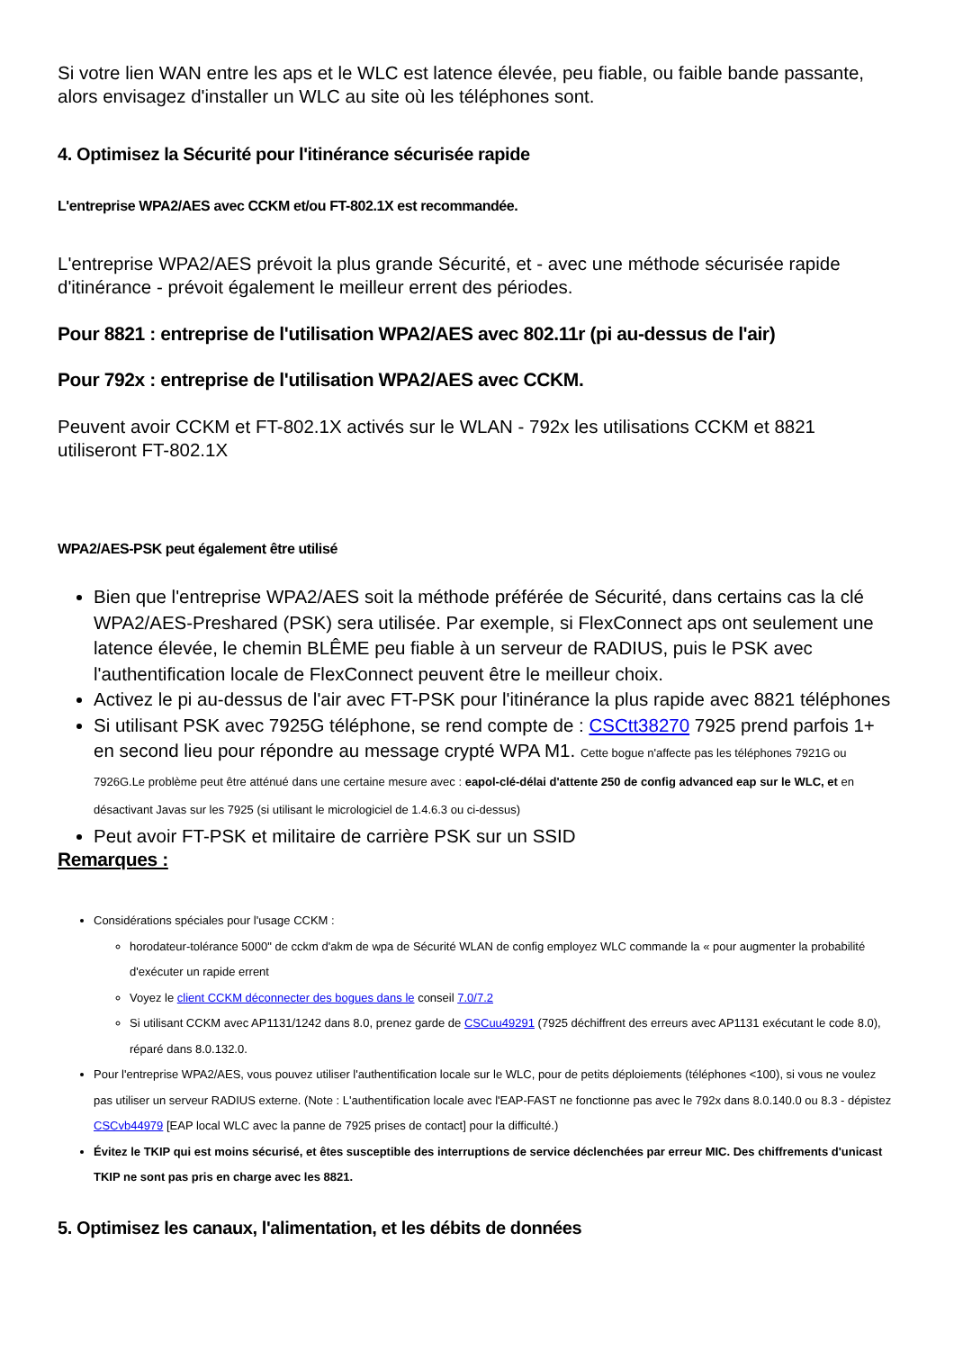Si votre lien WAN entre les aps et le WLC est latence élevée, peu fiable, ou faible bande passante, alors envisagez d'installer un WLC au site où les téléphones sont.
4. Optimisez la Sécurité pour l'itinérance sécurisée rapide
L'entreprise WPA2/AES avec CCKM et/ou FT-802.1X est recommandée.
L'entreprise WPA2/AES prévoit la plus grande Sécurité, et - avec une méthode sécurisée rapide d'itinérance - prévoit également le meilleur errent des périodes.
Pour 8821 : entreprise de l'utilisation WPA2/AES avec 802.11r (pi au-dessus de l'air)
Pour 792x : entreprise de l'utilisation WPA2/AES avec CCKM.
Peuvent avoir CCKM et FT-802.1X activés sur le WLAN - 792x les utilisations CCKM et 8821 utiliseront FT-802.1X
WPA2/AES-PSK peut également être utilisé
Bien que l'entreprise WPA2/AES soit la méthode préférée de Sécurité, dans certains cas la clé WPA2/AES-Preshared (PSK) sera utilisée. Par exemple, si FlexConnect aps ont seulement une latence élevée, le chemin BLÊME peu fiable à un serveur de RADIUS, puis le PSK avec l'authentification locale de FlexConnect peuvent être le meilleur choix.
Activez le pi au-dessus de l'air avec FT-PSK pour l'itinérance la plus rapide avec 8821 téléphones
Si utilisant PSK avec 7925G téléphone, se rend compte de : CSCtt38270 7925 prend parfois 1+ en second lieu pour répondre au message crypté WPA M1. Cette bogue n'affecte pas les téléphones 7921G ou 7926G.Le problème peut être atténué dans une certaine mesure avec : eapol-clé-délai d'attente 250 de config advanced eap sur le WLC, et en désactivant Javas sur les 7925 (si utilisant le micrologiciel de 1.4.6.3 ou ci-dessus)
Peut avoir FT-PSK et militaire de carrière PSK sur un SSID
Remarques :
Considérations spéciales pour l'usage CCKM :
horodateur-tolérance 5000" de cckm d'akm de wpa de Sécurité WLAN de config employez WLC commande la « pour augmenter la probabilité d'exécuter un rapide errent
Voyez le client CCKM déconnecter des bogues dans le conseil 7.0/7.2
Si utilisant CCKM avec AP1131/1242 dans 8.0, prenez garde de CSCuu49291 (7925 déchiffrent des erreurs avec AP1131 exécutant le code 8.0), réparé dans 8.0.132.0.
Pour l'entreprise WPA2/AES, vous pouvez utiliser l'authentification locale sur le WLC, pour de petits déploiements (téléphones <100), si vous ne voulez pas utiliser un serveur RADIUS externe. (Note : L'authentification locale avec l'EAP-FAST ne fonctionne pas avec le 792x dans 8.0.140.0 ou 8.3 - dépistez CSCvb44979 [EAP local WLC avec la panne de 7925 prises de contact] pour la difficulté.)
Évitez le TKIP qui est moins sécurisé, et êtes susceptible des interruptions de service déclenchées par erreur MIC. Des chiffrements d'unicast TKIP ne sont pas pris en charge avec les 8821.
5. Optimisez les canaux, l'alimentation, et les débits de données